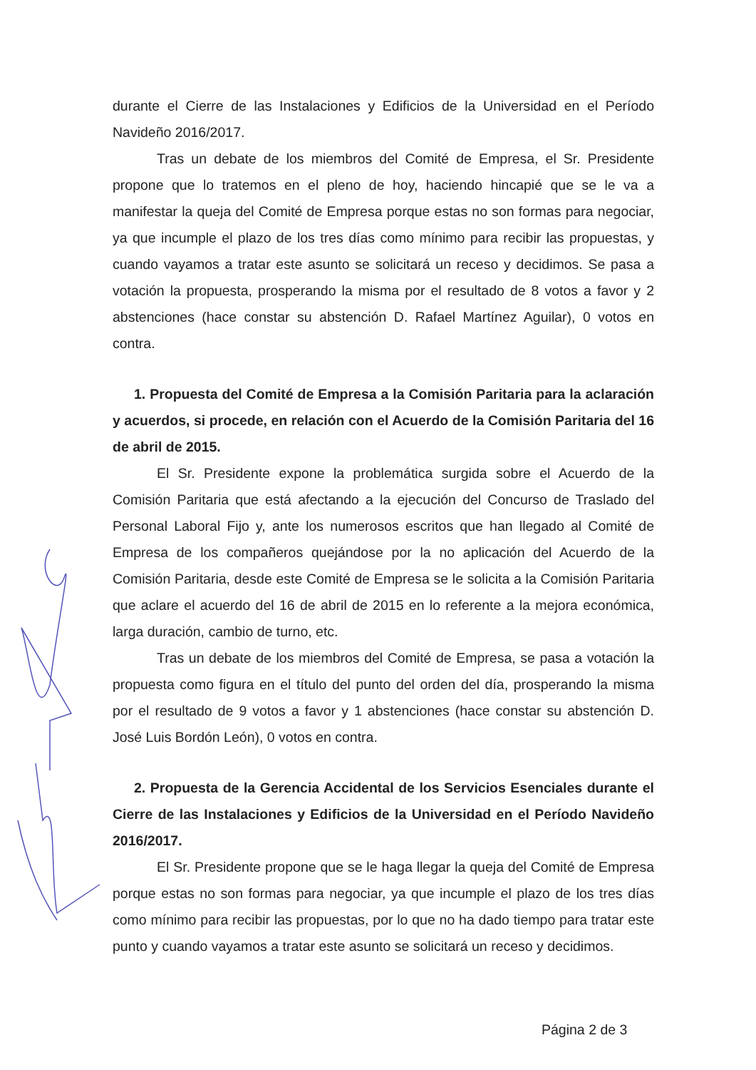durante el Cierre de las Instalaciones y Edificios de la Universidad en el Período Navideño 2016/2017.
Tras un debate de los miembros del Comité de Empresa, el Sr. Presidente propone que lo tratemos en el pleno de hoy, haciendo hincapié que se le va a manifestar la queja del Comité de Empresa porque estas no son formas para negociar, ya que incumple el plazo de los tres días como mínimo para recibir las propuestas, y cuando vayamos a tratar este asunto se solicitará un receso y decidimos. Se pasa a votación la propuesta, prosperando la misma por el resultado de 8 votos a favor y 2 abstenciones (hace constar su abstención D. Rafael Martínez Aguilar), 0 votos en contra.
1. Propuesta del Comité de Empresa a la Comisión Paritaria para la aclaración y acuerdos, si procede, en relación con el Acuerdo de la Comisión Paritaria del 16 de abril de 2015.
El Sr. Presidente expone la problemática surgida sobre el Acuerdo de la Comisión Paritaria que está afectando a la ejecución del Concurso de Traslado del Personal Laboral Fijo y, ante los numerosos escritos que han llegado al Comité de Empresa de los compañeros quejándose por la no aplicación del Acuerdo de la Comisión Paritaria, desde este Comité de Empresa se le solicita a la Comisión Paritaria que aclare el acuerdo del 16 de abril de 2015 en lo referente a la mejora económica, larga duración, cambio de turno, etc.
Tras un debate de los miembros del Comité de Empresa, se pasa a votación la propuesta como figura en el título del punto del orden del día, prosperando la misma por el resultado de 9 votos a favor y 1 abstenciones (hace constar su abstención D. José Luis Bordón León), 0 votos en contra.
2. Propuesta de la Gerencia Accidental de los Servicios Esenciales durante el Cierre de las Instalaciones y Edificios de la Universidad en el Período Navideño 2016/2017.
El Sr. Presidente propone que se le haga llegar la queja del Comité de Empresa porque estas no son formas para negociar, ya que incumple el plazo de los tres días como mínimo para recibir las propuestas, por lo que no ha dado tiempo para tratar este punto y cuando vayamos a tratar este asunto se solicitará un receso y decidimos.
Página 2 de 3